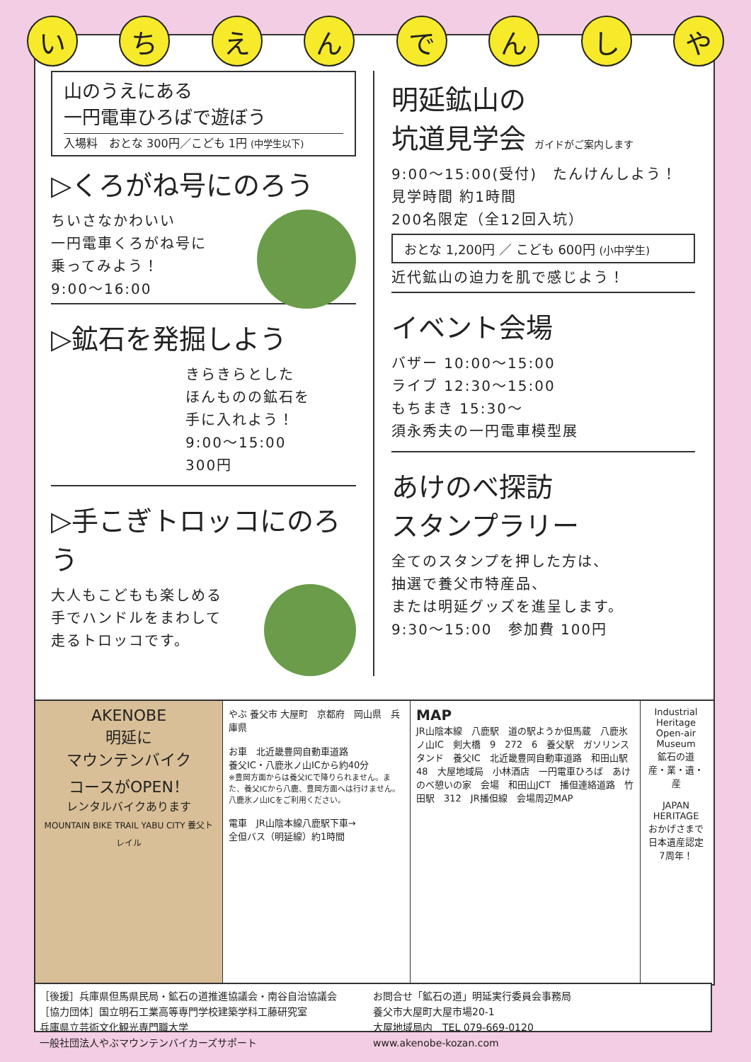いちえんでんしや
山のうえにある
一円電車ひろばで遊ぼう
入場料　おとな 300円／こども 1円 (中学生以下)
▷くろがね号にのろう
ちいさなかわいい
一円電車くろがね号に
乗ってみよう！
9:00〜16:00
▷鉱石を発掘しよう
きらきらとした
ほんものの鉱石を
手に入れよう！
9:00〜15:00
300円
▷手こぎトロッコにのろう
大人もこどもも楽しめる
手でハンドルをまわして
走るトロッコです。
明延鉱山の
坑道見学会 ガイドがご案内します
9:00〜15:00(受付)　たんけんしよう！
見学時間 約1時間
200名限定（全12回入坑）
おとな 1,200円 ／ こども 600円 (小中学生)
近代鉱山の迫力を肌で感じよう！
イベント会場
バザー 10:00〜15:00
ライブ 12:30〜15:00
もちまき 15:30〜
須永秀夫の一円電車模型展
あけのべ探訪
スタンプラリー
全てのスタンプを押した方は、
抽選で養父市特産品、
または明延グッズを進呈します。
9:30〜15:00　参加費 100円
AKENOBE
明延に
マウンテンバイク
コースがOPEN！
レンタルバイクあります
MOUNTAIN BIKE TRAIL YABU CITY 養父トレイル
やぶ 養父市 大屋町　京都府　岡山県　兵庫県
お車　北近畿豊岡自動車道路
養父IC・八鹿氷ノ山ICから約40分
※豊岡方面からは養父ICで降りられません。また、養父ICから八鹿、豊岡方面へは行けません。八鹿氷ノ山ICをご利用ください。
電車　JR山陰本線八鹿駅下車→
全但バス（明延線）約1時間
MAP
JR山陰本線　八鹿駅　道の駅ようか但馬蔵　八鹿氷ノ山IC　剣大橋　9　272　6　養父駅　ガソリンスタンド　養父IC　北近畿豊岡自動車道路　和田山駅　48　大屋地域局　小林酒店　一円電車ひろば　あけのべ憩いの家　会場　和田山JCT　播但連絡道路　竹田駅　312　JR播但線　会場周辺MAP
Industrial Heritage Open-air Museum
鉱石の道
産・業・遺・産
JAPAN HERITAGE
おかげさまで
日本遺産認定
7周年！
［後援］兵庫県但馬県民局・鉱石の道推進協議会・南谷自治協議会
［協力団体］国立明石工業高等専門学校建築学科工藤研究室
兵庫県立芸術文化観光専門職大学
一般社団法人やぶマウンテンバイカーズサポート
お問合せ「鉱石の道」明延実行委員会事務局
養父市大屋町大屋市場20-1
大屋地域局内　TEL 079-669-0120
www.akenobe-kozan.com